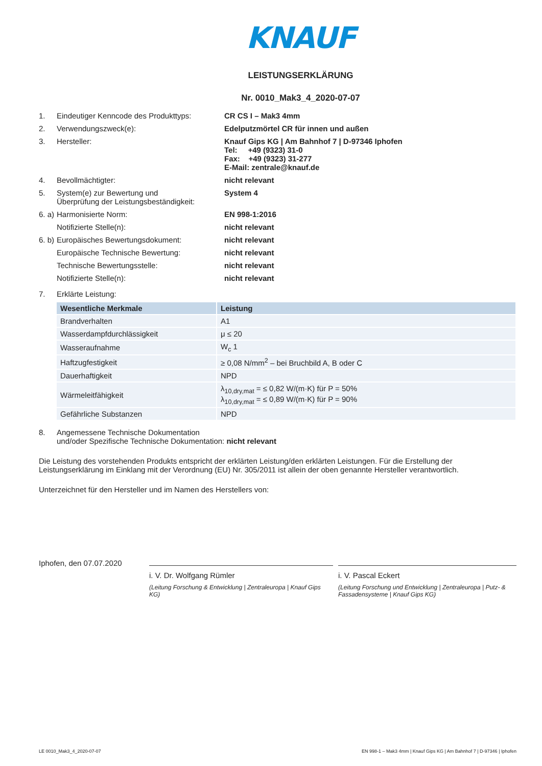KNAUF
LEISTUNGSERKLÄRUNG
Nr. 0010_Mak3_4_2020-07-07
1. Eindeutiger Kenncode des Produkttyps:
CR CS I – Mak3 4mm
2. Verwendungszweck(e): Edelputzmörtel CR für innen und außen
3. Hersteller: Knauf Gips KG | Am Bahnhof 7 | D-97346 Iphofen
Tel: +49 (9323) 31-0
Fax: +49 (9323) 31-277
E-Mail: zentrale@knauf.de
4. Bevollmächtigter: nicht relevant
5. System(e) zur Bewertung und
Überprüfung der Leistungsbeständigkeit:
System 4
6. a)
Harmonisierte Norm: EN 998-1:2016
Notifizierte Stelle(n): nicht relevant
6. b)
Europäisches Bewertungsdokument: nicht relevant
Europäische Technische Bewertung: nicht relevant
Technische Bewertungsstelle: nicht relevant
Notifizierte Stelle(n): nicht relevant
7. Erklärte Leistung:
| Wesentliche Merkmale | Leistung |
| --- | --- |
| Brandverhalten | A1 |
| Wasserdampfdurchlässigkeit | μ ≤ 20 |
| Wasseraufnahme | W<sub>c</sub> 1 |
| Haftzugfestigkeit | ≥ 0,08 N/mm<sup>2</sup> – bei Bruchbild A, B oder C |
| Dauerhaftigkeit | NPD |
| Wärmeleitfähigkeit | λ<sub>10,dry,mat</sub> = ≤ 0,82 W/(m·K) für P = 50% λ<sub>10,dry,mat</sub> = ≤ 0,89 W/(m·K) für P = 90% |
| Gefährliche Substanzen | NPD |
8. Angemessene Technische Dokumentation
und/oder Spezifische Technische Dokumentation: nicht relevant
Die Leistung des vorstehenden Produkts entspricht der erklärten Leistung/den erklärten Leistungen. Für die Erstellung der Leistungserklärung im Einklang mit der Verordnung (EU) Nr. 305/2011 ist allein der oben genannte Hersteller verantwortlich.
Unterzeichnet für den Hersteller und im Namen des Herstellers von:
Iphofen, den 07.07.2020
i. V. Dr. Wolfgang Rümler
(Leitung Forschung & Entwicklung | Zentraleuropa | Knauf Gips KG)
i. V. Pascal Eckert
(Leitung Forschung und Entwicklung | Zentraleuropa | Putz- & Fassadensysteme | Knauf Gips KG)
LE 0010_Mak3_4_2020-07-07 EN 998-1 – Mak3 4mm | Knauf Gips KG | Am Bahnhof 7 | D-97346 | Iphofen